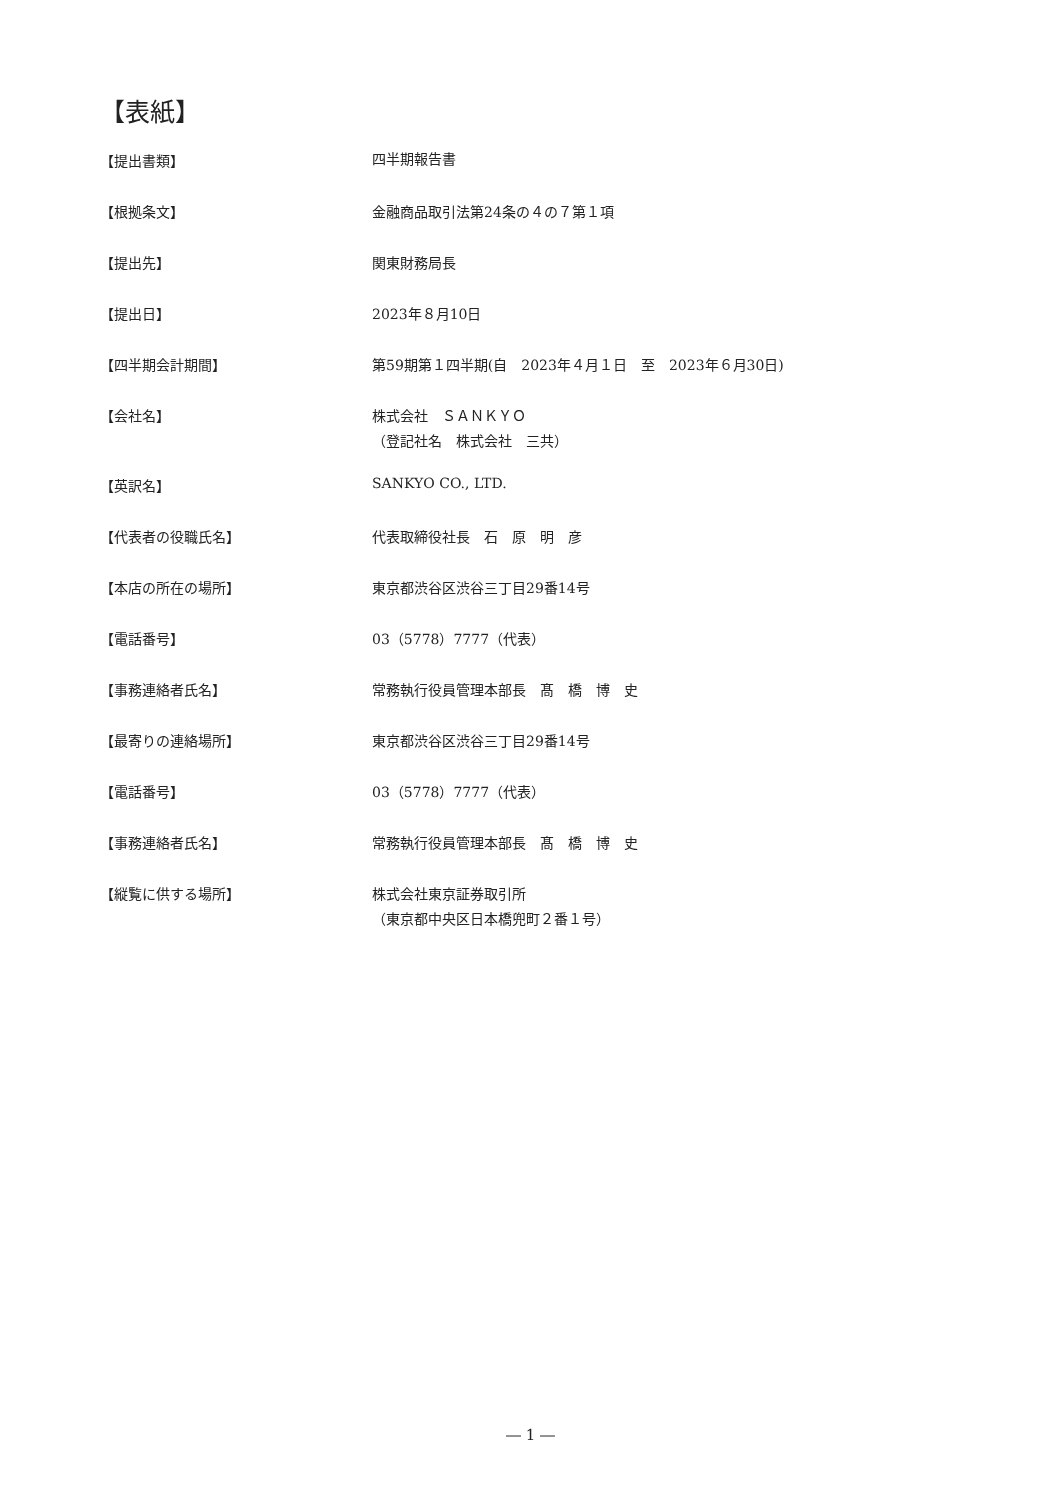【表紙】
| 【提出書類】 | 四半期報告書 |
| 【根拠条文】 | 金融商品取引法第24条の４の７第１項 |
| 【提出先】 | 関東財務局長 |
| 【提出日】 | 2023年８月10日 |
| 【四半期会計期間】 | 第59期第１四半期(自 2023年４月１日 至 2023年６月30日) |
| 【会社名】 | 株式会社 ＳＡＮＫＹＯ （登記社名 株式会社 三共） |
| 【英訳名】 | SANKYO CO., LTD. |
| 【代表者の役職氏名】 | 代表取締役社長 石 原 明 彦 |
| 【本店の所在の場所】 | 東京都渋谷区渋谷三丁目29番14号 |
| 【電話番号】 | 03（5778）7777（代表） |
| 【事務連絡者氏名】 | 常務執行役員管理本部長 髙 橋 博 史 |
| 【最寄りの連絡場所】 | 東京都渋谷区渋谷三丁目29番14号 |
| 【電話番号】 | 03（5778）7777（代表） |
| 【事務連絡者氏名】 | 常務執行役員管理本部長 髙 橋 博 史 |
| 【縦覧に供する場所】 | 株式会社東京証券取引所 （東京都中央区日本橋兜町２番１号） |
― 1 ―